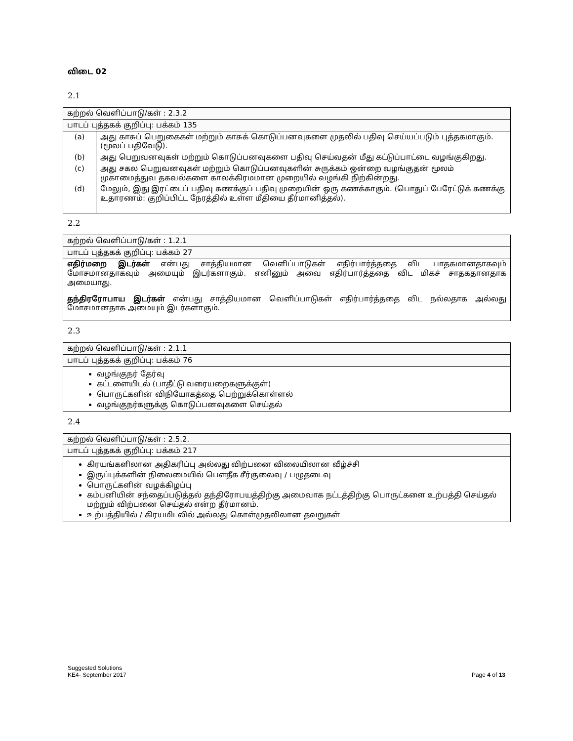விடை 02
2.1
| கற்றல் வெளிப்பாடு/கள் : 2.3.2 | |
| பாடப் புத்தகக் குறிப்பு: பக்கம் 135 | |
| (a) | அது காசுப் பெறுகைகள் மற்றும் காசுக் கொடுப்பனவுகளை முதலில் பதிவு செய்யப்படும் புத்தகமாகும். (மூலப் பதிவேடு). |
| (b) | அது பெறுவனவுகள் மற்றும் கொடுப்பனவுகளை பதிவு செய்வதன் மீது கட்டுப்பாட்டை வழங்குகிறது. |
| (c) | அது சகல பெறுவனவுகள் மற்றும் கொடுப்பனவுகளின் சுருக்கம் ஒன்றை வழங்குதன் மூலம் முகாமைத்துவ தகவல்களை காலக்கிரமமான முறையில் வழங்கி நிற்கின்றது. |
| (d) | மேலும், இது இரட்டைப் பதிவு கணக்குப் பதிவு முறையின் ஒரு கணக்காகும். (பொதுப் பேரேட்டுக் கணக்கு உதாரணம்: குறிப்பிட்ட நேரத்தில் உள்ள மீதியை தீர்மானித்தல்). |
2.2
| கற்றல் வெளிப்பாடு/கள் : 1.2.1 |
| பாடப் புத்தகக் குறிப்பு: பக்கம் 27 |
| எதிர்மறை இடர்கள் என்பது சாத்தியமான வெளிப்பாடுகள் எதிர்பார்த்ததை விட பாதகமானதாகவும் மோசமானதாகவும் அமையும் இடர்களாகும். எனினும் அவை எதிர்பார்த்ததை விட மிகச் சாதகதானதாக அமையாது. தந்திரரோபாய இடர்கள் என்பது சாத்தியமான வெளிப்பாடுகள் எதிர்பார்த்ததை விட நல்லதாக அல்லது மோசமானதாக அமையும் இடர்களாகும். |
2.3
| கற்றல் வெளிப்பாடு/கள் : 2.1.1 |
| பாடப் புத்தகக் குறிப்பு: பக்கம் 76 |
| வழங்குநர் தேர்வு கட்டளையிடல் (பாதீட்டு வரையறைகளுக்குள்) பொருட்களின் விநியோகத்தை பெற்றுக்கொள்ளல் வழங்குநர்களுக்கு கொடுப்பனவுகளை செய்தல் |
2.4
| கற்றல் வெளிப்பாடு/கள் : 2.5.2. |
| பாடப் புத்தகக் குறிப்பு: பக்கம் 217 |
| கிரயங்களிலான அதிகரிப்பு அல்லது விற்பனை விலையிலான வீழ்ச்சி இருப்புக்களின் நிலைமையில் பௌதீக சீர்குலைவு / பழுதடைவு பொருட்களின் வழக்கிழப்பு கம்பனியின் சந்தைப்படுத்தல் தந்திரோபயத்திற்கு அமைவாக நட்டத்திற்கு பொருட்களை உற்பத்தி செய்தல் மற்றும் விற்பனை செய்தல் என்ற தீர்மானம். உற்பத்தியில் / கிரயமிடலில் அல்லது கொள்முதலிலான தவறுகள் |
Suggested Solutions
KE4- September 2017
Page 4 of 13